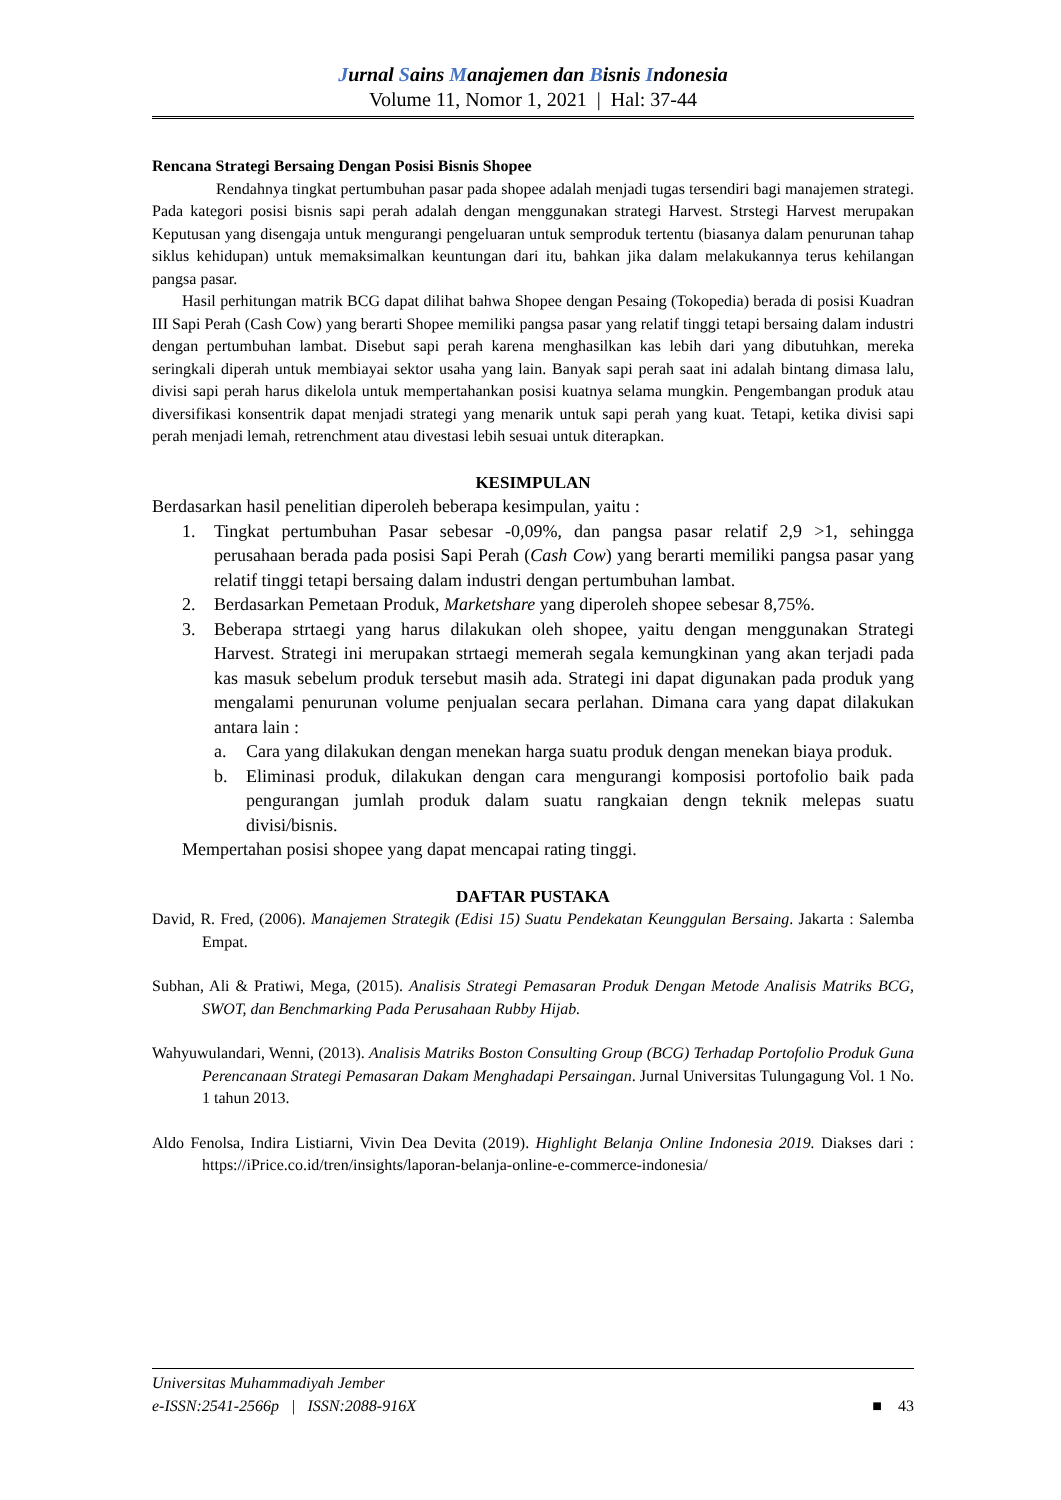Jurnal Sains Manajemen dan Bisnis Indonesia
Volume 11, Nomor 1, 2021 | Hal: 37-44
Rencana Strategi Bersaing Dengan Posisi Bisnis Shopee
Rendahnya tingkat pertumbuhan pasar pada shopee adalah menjadi tugas tersendiri bagi manajemen strategi. Pada kategori posisi bisnis sapi perah adalah dengan menggunakan strategi Harvest. Strstegi Harvest merupakan Keputusan yang disengaja untuk mengurangi pengeluaran untuk semproduk tertentu (biasanya dalam penurunan tahap siklus kehidupan) untuk memaksimalkan keuntungan dari itu, bahkan jika dalam melakukannya terus kehilangan pangsa pasar.
Hasil perhitungan matrik BCG dapat dilihat bahwa Shopee dengan Pesaing (Tokopedia) berada di posisi Kuadran III Sapi Perah (Cash Cow) yang berarti Shopee memiliki pangsa pasar yang relatif tinggi tetapi bersaing dalam industri dengan pertumbuhan lambat. Disebut sapi perah karena menghasilkan kas lebih dari yang dibutuhkan, mereka seringkali diperah untuk membiayai sektor usaha yang lain. Banyak sapi perah saat ini adalah bintang dimasa lalu, divisi sapi perah harus dikelola untuk mempertahankan posisi kuatnya selama mungkin. Pengembangan produk atau diversifikasi konsentrik dapat menjadi strategi yang menarik untuk sapi perah yang kuat. Tetapi, ketika divisi sapi perah menjadi lemah, retrenchment atau divestasi lebih sesuai untuk diterapkan.
KESIMPULAN
Berdasarkan hasil penelitian diperoleh beberapa kesimpulan, yaitu :
1. Tingkat pertumbuhan Pasar sebesar -0,09%, dan pangsa pasar relatif 2,9 >1, sehingga perusahaan berada pada posisi Sapi Perah (Cash Cow) yang berarti memiliki pangsa pasar yang relatif tinggi tetapi bersaing dalam industri dengan pertumbuhan lambat.
2. Berdasarkan Pemetaan Produk, Marketshare yang diperoleh shopee sebesar 8,75%.
3. Beberapa strtaegi yang harus dilakukan oleh shopee, yaitu dengan menggunakan Strategi Harvest. Strategi ini merupakan strtaegi memerah segala kemungkinan yang akan terjadi pada kas masuk sebelum produk tersebut masih ada. Strategi ini dapat digunakan pada produk yang mengalami penurunan volume penjualan secara perlahan. Dimana cara yang dapat dilakukan antara lain :
a. Cara yang dilakukan dengan menekan harga suatu produk dengan menekan biaya produk.
b. Eliminasi produk, dilakukan dengan cara mengurangi komposisi portofolio baik pada pengurangan jumlah produk dalam suatu rangkaian dengn teknik melepas suatu divisi/bisnis.
Mempertahan posisi shopee yang dapat mencapai rating tinggi.
DAFTAR PUSTAKA
David, R. Fred, (2006). Manajemen Strategik (Edisi 15) Suatu Pendekatan Keunggulan Bersaing. Jakarta : Salemba Empat.
Subhan, Ali & Pratiwi, Mega, (2015). Analisis Strategi Pemasaran Produk Dengan Metode Analisis Matriks BCG, SWOT, dan Benchmarking Pada Perusahaan Rubby Hijab.
Wahyuwulandari, Wenni, (2013). Analisis Matriks Boston Consulting Group (BCG) Terhadap Portofolio Produk Guna Perencanaan Strategi Pemasaran Dakam Menghadapi Persaingan. Jurnal Universitas Tulungagung Vol. 1 No. 1 tahun 2013.
Aldo Fenolsa, Indira Listiarni, Vivin Dea Devita (2019). Highlight Belanja Online Indonesia 2019. Diakses dari : https://iPrice.co.id/tren/insights/laporan-belanja-online-e-commerce-indonesia/
Universitas Muhammadiyah Jember
e-ISSN:2541-2566p | ISSN:2088-916X ■ 43